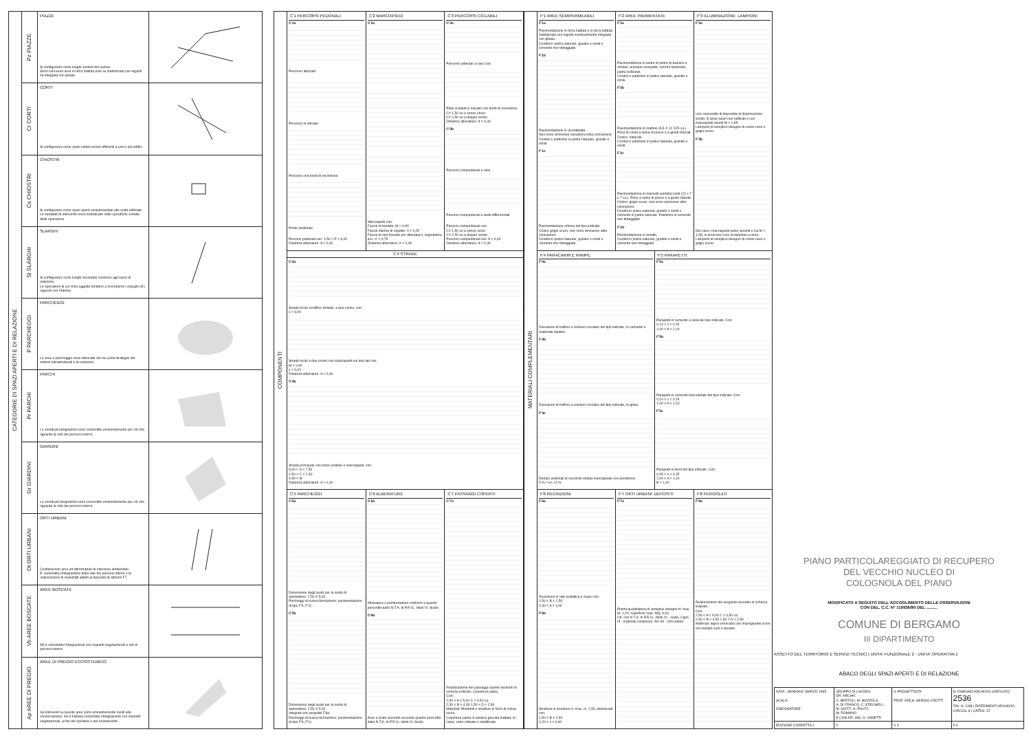CATEGORIE DI SPAZI APERTI E DI RELAZIONE
Pz PIAZZE
PIAZZE
Si configurano come luoghi centrali del nucleo.
Sono concesse aree in terra battuta solo se stabilizzata con leganti ed integrata con ghiaia.
Cr CORTI
CORTI
Si configurano come spazi unitari inclusi afferenti a uno o più edifici
Cs CHIOSTRI
CHIOSTRI
Si configurano come spazi aperti complementari alle unità edificate. Le modalità di intervento sono individuate nelle specifiche schede delle operazioni.
Sl SLARGHI
SLARGHI
Si configurano come luoghi secondari connessi agli spazi di relazione.
Le operazioni di cui sono oggetto tendono a ricomporne i margini ed i rapporti con l'intorno
P PARCHEGGI
PARCHEGGI
Le aree a parcheggio sono dislocate nei nei punti strategici del sistemi infrastrutturali e di relazione.
Pr PARCHI
PARCHI
Le eventuali integrazioni sono consentite eminentemente per ciò che riguarda la rete dei percorsi interni.
Gr GIARDINI
GIARDINI
Le eventuali integrazioni sono consentite eminentemente per ciò che riguarda la rete dei percorsi interni.
Ot ORTI URBANI
ORTI URBANI
Costituiscono aree ed attrezzature di interesse ambientale.
E' consentita l'integrazione della rete dei percorsi interni o la realizzazione di manufatti adibiti al deposito di attrezzi F7.
Vb AREE BOSCATE
AREE BOSCATE
Nè è consentita l'integrazione con impianti vegetazionali e reti di percorsi interni.
Ap AREE DI PREGIO
AREE DI PREGIO ECOSISTEMICO
Gli interventi su queste aree sono eminentemente rivolti alla conservazione. Ne è tuttavia consentita l'integrazione con impianti vegetazionali, ai fini del ripristino e del risanamento.
COMPONENTI
C'1 PERCORSI PEDONALI
C'1a
Percorso alberato
Percorso in rilevato
Percorso con bordi di recinzione
Ponte pedonale
Percorsi pedonali con: 1,50 < P < 3,00
Distanza alberature: d > 0,40
C'2 MARCIAPIEDI
C'2a
Marciapiedi con:
Fascia di transito: M > 0,90
Fascia interna di rispetto: n > 0,25
Fascia di non transito per alberature, segnaletica ecc: n' > 0,75
Distanza alberature: d > 0,40
C'3 PERCORSI CICLABILI
C'3a
Percorso alberato a raso con:
Piste ciclabili in rilevato con bordi di recinzione:
C= 1,50 se a senso unico
C= 2,50 se a doppio senso
Distanza alberature: d > 0,40
C'3b
Percorsi ciclopedonali a raso
Percorsi ciclopedonali a livelli differenziati
Percorsi ciclopedonali con:
C= 1,50 se a senso unico
C= 2,50 se a doppio senso
Percorsi ciclopedonali con: A > 4,00
Distanza alberature: d > 0,40
C'4 STRADE
C'4a
Strade locali a traffico limitato, a due corsie, con:
s > 6,00
Strade locali a due corsie con marciapiedi sui due lati con:
M > 0,90
s > 6,00
Distanza alberature: d > 0,40
C'4b
Strada principale con pista ciclabile e marciapiedi, con:
6,00 < S < 7,50
1,50 < C < 2,50
0,90 < M
Distanza alberature: d > 0,40
C'5 PARCHEGGI
C'5a
Dimensione degli spazi per la sosta di autovetture: 2,50 X 5,00.
Parcheggi di nuova formazione: pavimentazione di tipo F'b, F'1c.
C'5b
Dimensione degli spazi per la sosta di autovetture: 2,50 X 5,00.
Integrati con pergolati F'8a.
Parcheggi di nuova formazione: pavimentazione di tipo F'b, F'1c.
C'6 ALBERATURE
C'6a
Alberature e piantumazioni conformi a quanto prescritto dalle N.T.A. di P.R.G.: titolo IV, Suolo
C'6b
Aree a prato secondo secondo quanto prescritto dalle N.T.A. di P.R.G.; titolo IV, Suolo
C'7 PASSAGGI COPERTI
C'7a
Realizzazione dei passaggi coperti secondo lo schema indicato. Copertura piana.
Con:
2,50 < A < 5,00 C = 0,50 ca.
2,50 < B < 4,50 1,50 < D < 2,50
Materiali: Montanti e strutture in ferro di colore scuro.
Copertura piana in lamiera grecata trattata, in rame, vetro retinato o stratificato.
MATERIALI COMPLEMENTARI
F'1 AREE SEMIPERMEABILI
F'1a
Pavimentazione in terra battuta o in terra battuta stabilizzata con leganti eventualmente integrata con ghiaia.
Cordoli in pietra naturale, granito e simili o cemento non tinteggiato.
F'1b
Pavimentazione in acciottolato.
Non sono ammesse variazioni nella colorazione.
Cordoli e partizioni in pietra naturale, granito e simili.
F'1c
Pavimentazione erbosa del tipo indicato.
Colore grigio scuro, non sono ammesse altre colorazioni.
Cordoli in pietra naturale, granito e simili o cemento non tinteggiato.
F'2 AREE PAVIMENTATE
F'2a
Pavimentazione in lastre di pietra di Sarnico e similari: arenarie compatte, senzzo fiammato, pietra di Branzi.
Cordoli e partizioni in pietra naturale, granito e simili.
F'2b
Pavimentazione in mattoni (5,5 X 12 X25 ca.). Posa di costa a spina di pesce o a giunti sfalsati.
Colore: naturale.
Cordoli e partizioni in pietra naturale, granito e simili.
F'2c
Pavimentazione in masselli autobloccanti (22 x 7 x 7 ca.). Posa a spina di pesce o a giunti sfalsati.
Colore: grigio scuro, non sono ammesse altre colorazioni.
Cordoli in pietra naturale, granito e simili o cemento in pietra naturale. Partizioni in cemento non tinteggiato
F'2d
Pavimentazione in asfalto.
Cordoli in pietra naturale, granito e simili o cemento non tinteggiato.
F'3 ILLUMINAZIONE: LAMPIONI
F'3a
Uso consentito di dispositivi di illuminazione isolati, in ampi spazi non edificati o con marciapiedi aventi M > 1,65
Lampioni di semplice disegno di colore nero o grigio scuro.
F'3b
Nel caso i marciapiedi siano assenti o sia M < 1,65, si prescrive l'uso di lampioni a muro.
Lampioni di semplice disegno di colore nero o grigio scuro.
F'4 PARACARRI E RAMPE
F'4a
Dissuasori di traffico a sezione circolare del tipo indicato, in cemento o materiale lapideo.
F'4b
Dissuasori di traffico a sezione circolare del tipo indicato, in ghisa.
F'4c
Rampe pedonali di raccordo strada-marciapiede con pendenza:
5 % < p< 12 %
F'5 PARAPETTI
F'5a
Parapetti in cemento a vista del tipo indicato. Con:
0,10 < s < 0,15
1,00 < A < 1,10
F'5b
Parapetti in cemento bocciardato del tipo indicato. Con:
0,10 < s < 0,15
1,00 < A < 1,10
F'5c
Parapetti in ferro del tipo indicato. Con:
0,05 < s < 0,15
1,00 < A < 1,10
B > 1,00
F'6 RECINZIONI
F'6a
Recinzioni in rete metallica e siepe con:
1,50 < B < 2,50
0,40 < A < 1,00
F'6b
Struttura in muratura h. max. m. 2,50, intonacato con:
1,50 < B < 2,50
0,20 < s < 0,40
F'7 ORTI URBANI: DEPOSITI
F'7a
Pianta quadrilatera di semplice disegno H. max. M. 2,20, superficie max. MQ. 9,00.
Cfr. con N.T.A. di P.R.G., titolo IV - suolo, Capo III - materiali complessi, Art. 84 - Orti urbani.
F'8 PERGOLATI
F'8a
Realizzazione dei pergolati secondo lo schema indicato.
Con:
2,50 < A < 5,00 C = 0,50 ca.
2,50 < B < 4,50 1,50 < D < 2,50
Materiali: legno verniciato con impregnante scuro e/o metallo nero o brunito.
PIANO PARTICOLAREGGIATO DI RECUPERO
DEL VECCHIO NUCLEO DI
COLOGNOLA DEL PIANO
MODIFICATO A SEGUITO DELL'ACCOGLIMENTO DELLE OSSERVAZIONI
CON DEL. C.C. N° 119936/80 DEL ..........
COMUNE DI BERGAMO
III DIPARTIMENTO
ASSETTO DEL TERRITORIO E SERVIZI TECNICI | UNITA' FUNZIONALE 2 - UNITA' OPERATIVA 1
ABACO DEGLI SPAZI APERTI E DI RELAZIONE
| DATA : GENNAIO- MARZO 1995 SCALA : DISEGNATORE : | GRUPPO DI LAVORO DR. ARCHH. C. BERTOLI, M. BOZZOLA, A. DI FRANCO, C. EZECHIELI, M. GOTTI, A. POLITI, M. ROMANO E CON DR. ING. D. VANETTI | IL PROGETTISTA PROF. ARCH. SERGIO CROTTI | N. DISEGNO ARCHIVIO UNIFICATO 2536 TAV. N. 13/B / RIFERIMENTI ARCHIVIO CIRCOS. 8 / CATEG. 37 |
| EDIZIONE CORRETTA 1 | 2 | 3 4 | 5 6 |